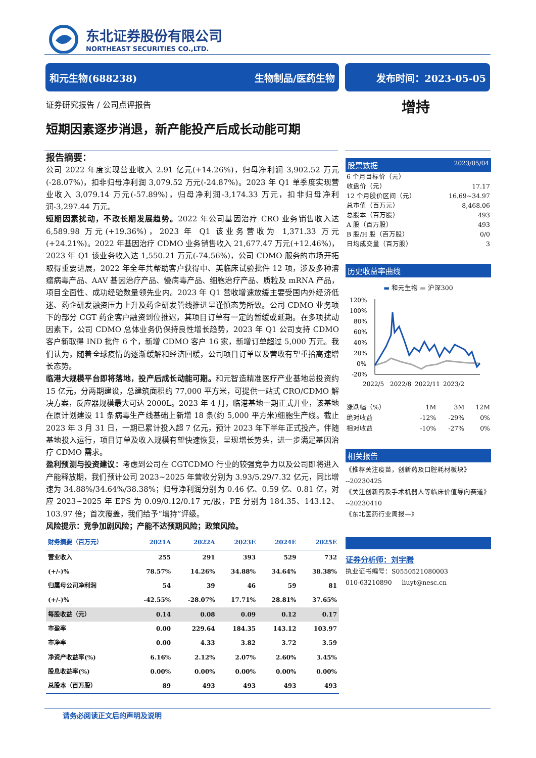东北证券股份有限公司
NORTHEAST SECURITIES CO.,LTD.
和元生物(688238) 生物制品/医药生物 发布时间：2023-05-05
证券研究报告 / 公司点评报告 增持
短期因素逐步消退，新产能投产后成长动能可期
报告摘要：
公司 2022 年度实现营业收入 2.91 亿元(+14.26%)，归母净利润 3,902.52 万元(-28.07%)，扣非归母净利润 3,079.52 万元(-24.87%)。2023 年 Q1 单季度实现营业收入 3,079.14 万元(-57.89%)，归母净利润-3,174.33 万元，扣非归母净利润-3,297.44 万元。
短期因素扰动，不改长期发展趋势。2022 年公司基因治疗 CRO 业务销售收入达 6,589.98 万元(+19.36%)，2023 年 Q1 该业务营收为 1,371.33 万元(+24.21%)。2022 年基因治疗 CDMO 业务销售收入 21,677.47 万元(+12.46%)，2023 年 Q1 该业务收入达 1,550.21 万元(-74.56%)，公司 CDMO 服务的市场开拓取得重要进展，2022 年全年共帮助客户获得中、美临床试验批件 12 项，涉及多种溶瘤病毒产品、AAV 基因治疗产品、慢病毒产品、细胞治疗产品、质粒及 mRNA 产品，项目全面性、成功经验数量领先业内。2023 年 Q1 营收增速放缓主要受国内外经济低迷、药企研发融资压力上升及药企研发管线推进呈谨慎态势所致。公司 CDMO 业务项下的部分 CGT 药企客户融资到位推迟，其项目订单有一定的暂缓或延期。在多项扰动因素下，公司 CDMO 总体业务仍保持良性增长趋势，2023 年 Q1 公司支持 CDMO 客户新取得 IND 批件 6 个，新增 CDMO 客户 16 家，新增订单超过 5,000 万元。我们认为，随着全球疫情的逐渐缓解和经济回暖，公司项目订单以及营收有望重拾高速增长态势。
临港大规模平台即将落地，投产后成长动能可期。和元智造精准医疗产业基地总投资约 15 亿元，分两期建设，总建筑面积约 77,000 平方米，可提供一站式 CRO/CDMO 解决方案，反应器规模最大可达 2000L。2023 年 4 月，临港基地一期正式开业，该基地在原计划建设 11 条病毒生产线基础上新增 18 条(约 5,000 平方米)细胞生产线。截止 2023 年 3 月 31 日，一期已累计投入超 7 亿元，预计 2023 年下半年正式投产。伴随基地投入运行，项目订单及收入规模有望快速恢复，呈现增长势头，进一步满足基因治疗 CDMO 需求。
盈利预测与投资建议：考虑到公司在 CGTCDMO 行业的较强竞争力以及公司即将进入产能释放期，我们预计公司 2023~2025 年营收分别为 3.93/5.29/7.32 亿元，同比增速为 34.88%/34.64%/38.38%；归母净利润分别为 0.46 亿、0.59 亿、0.81 亿，对应 2023~2025 年 EPS 为 0.09/0.12/0.17 元/股，PE 分别为 184.35、143.12、103.97 倍；首次覆盖，我们给予“增持”评级。
风险提示：竞争加剧风险；产能不达预期风险；政策风险。
| 财务摘要（百万元） | 2021A | 2022A | 2023E | 2024E | 2025E |
| --- | --- | --- | --- | --- | --- |
| 营业收入 | 255 | 291 | 393 | 529 | 732 |
| (+/-)% | 78.57% | 14.26% | 34.88% | 34.64% | 38.38% |
| 归属母公司净利润 | 54 | 39 | 46 | 59 | 81 |
| (+/-)% | -42.55% | -28.07% | 17.71% | 28.81% | 37.65% |
| 每股收益（元） | 0.14 | 0.08 | 0.09 | 0.12 | 0.17 |
| 市盈率 | 0.00 | 229.64 | 184.35 | 143.12 | 103.97 |
| 市净率 | 0.00 | 4.33 | 3.82 | 3.72 | 3.59 |
| 净资产收益率(%) | 6.16% | 2.12% | 2.07% | 2.60% | 3.45% |
| 股息收益率(%) | 0.00% | 0.00% | 0.00% | 0.00% | 0.00% |
| 总股本（百万股） | 89 | 493 | 493 | 493 | 493 |
股票数据 2023/05/04
| 6 个月目标价（元） | |
| 收盘价（元） | 17.17 |
| 12 个月股价区间（元） | 16.69~34.97 |
| 总市值（百万元） | 8,468.06 |
| 总股本（百万股） | 493 |
| A 股（百万股） | 493 |
| B 股/H 股（百万股） | 0/0 |
| 日均成交量（百万股） | 3 |
历史收益率曲线
▬ 和元生物 ▬ 沪深300
120%
100%
80%
60%
40%
20%
0%
-20%
2022/5
2022/8
2022/11
2023/2
| 涨跌幅（%） | 1M | 3M | 12M |
| 绝对收益 | -12% | -29% | 0% |
| 相对收益 | -10% | -27% | 0% |
相关报告
《推荐关注疫苗，创新药及口腔耗材板块》
--20230425
《关注创新药及手术机器人等临床价值导向赛道》
--20230410
《东北医药行业周报—》
证券分析师：刘宇腾
执业证书编号：S0550521080003
010-63210890 liuyt@nesc.cn
请务必阅读正文后的声明及说明